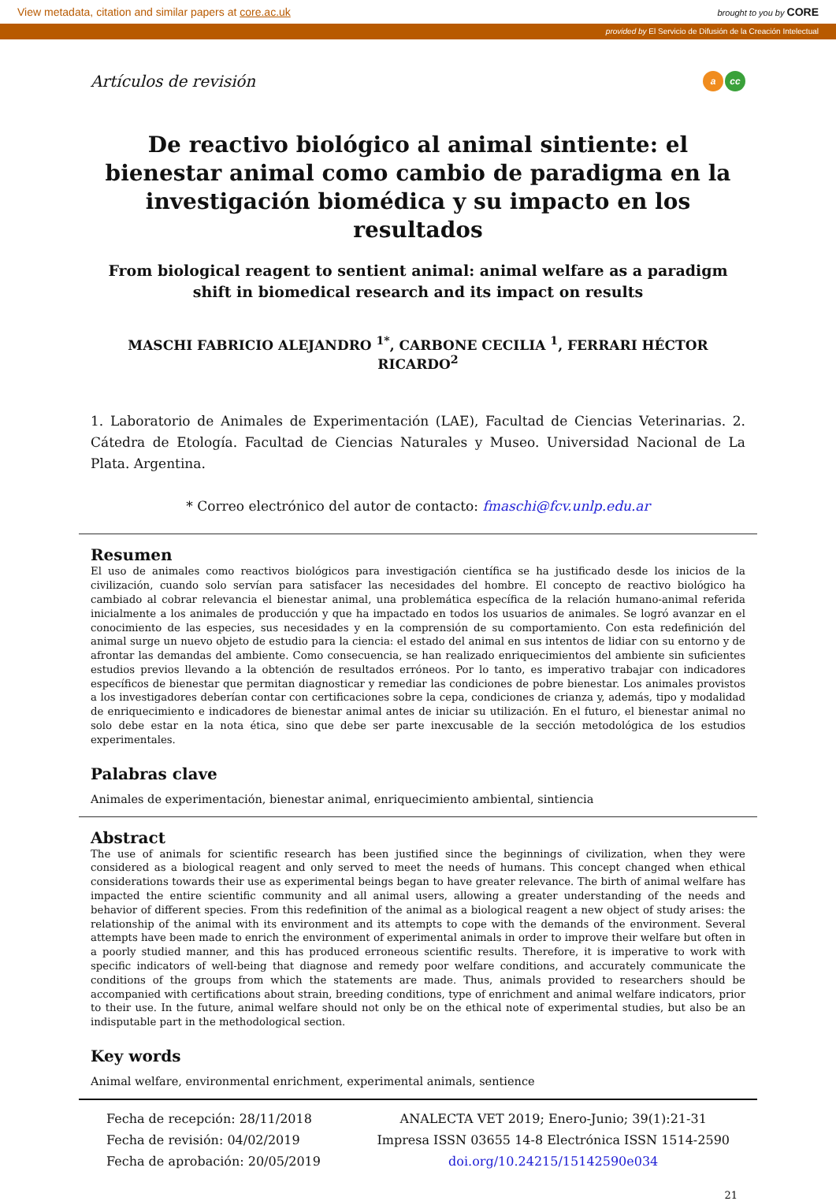View metadata, citation and similar papers at core.ac.uk brought to you by CORE
provided by El Servicio de Difusión de la Creación Intelectual
Artículos de revisión a cc
De reactivo biológico al animal sintiente: el bienestar animal como cambio de paradigma en la investigación biomédica y su impacto en los resultados
From biological reagent to sentient animal: animal welfare as a paradigm shift in biomedical research and its impact on results
MASCHI FABRICIO ALEJANDRO <sup>1*</sup>, CARBONE CECILIA <sup>1</sup>, FERRARI HÉCTOR RICARDO<sup>2</sup>
1. Laboratorio de Animales de Experimentación (LAE), Facultad de Ciencias Veterinarias. 2. Cátedra de Etología. Facultad de Ciencias Naturales y Museo. Universidad Nacional de La Plata. Argentina.
* Correo electrónico del autor de contacto: fmaschi@fcv.unlp.edu.ar
Resumen
El uso de animales como reactivos biológicos para investigación científica se ha justificado desde los inicios de la civilización, cuando solo servían para satisfacer las necesidades del hombre. El concepto de reactivo biológico ha cambiado al cobrar relevancia el bienestar animal, una problemática específica de la relación humano-animal referida inicialmente a los animales de producción y que ha impactado en todos los usuarios de animales. Se logró avanzar en el conocimiento de las especies, sus necesidades y en la comprensión de su comportamiento. Con esta redefinición del animal surge un nuevo objeto de estudio para la ciencia: el estado del animal en sus intentos de lidiar con su entorno y de afrontar las demandas del ambiente. Como consecuencia, se han realizado enriquecimientos del ambiente sin suficientes estudios previos llevando a la obtención de resultados erróneos. Por lo tanto, es imperativo trabajar con indicadores específicos de bienestar que permitan diagnosticar y remediar las condiciones de pobre bienestar. Los animales provistos a los investigadores deberían contar con certificaciones sobre la cepa, condiciones de crianza y, además, tipo y modalidad de enriquecimiento e indicadores de bienestar animal antes de iniciar su utilización. En el futuro, el bienestar animal no solo debe estar en la nota ética, sino que debe ser parte inexcusable de la sección metodológica de los estudios experimentales.
Palabras clave
Animales de experimentación, bienestar animal, enriquecimiento ambiental, sintiencia
Abstract
The use of animals for scientific research has been justified since the beginnings of civilization, when they were considered as a biological reagent and only served to meet the needs of humans. This concept changed when ethical considerations towards their use as experimental beings began to have greater relevance. The birth of animal welfare has impacted the entire scientific community and all animal users, allowing a greater understanding of the needs and behavior of different species. From this redefinition of the animal as a biological reagent a new object of study arises: the relationship of the animal with its environment and its attempts to cope with the demands of the environment. Several attempts have been made to enrich the environment of experimental animals in order to improve their welfare but often in a poorly studied manner, and this has produced erroneous scientific results. Therefore, it is imperative to work with specific indicators of well-being that diagnose and remedy poor welfare conditions, and accurately communicate the conditions of the groups from which the statements are made. Thus, animals provided to researchers should be accompanied with certifications about strain, breeding conditions, type of enrichment and animal welfare indicators, prior to their use. In the future, animal welfare should not only be on the ethical note of experimental studies, but also be an indisputable part in the methodological section.
Key words
Animal welfare, environmental enrichment, experimental animals, sentience
Fecha de recepción: 28/11/2018
Fecha de revisión: 04/02/2019
Fecha de aprobación: 20/05/2019
ANALECTA VET 2019; Enero-Junio; 39(1):21-31
Impresa ISSN 03655 14-8 Electrónica ISSN 1514-2590
doi.org/10.24215/15142590e034
21